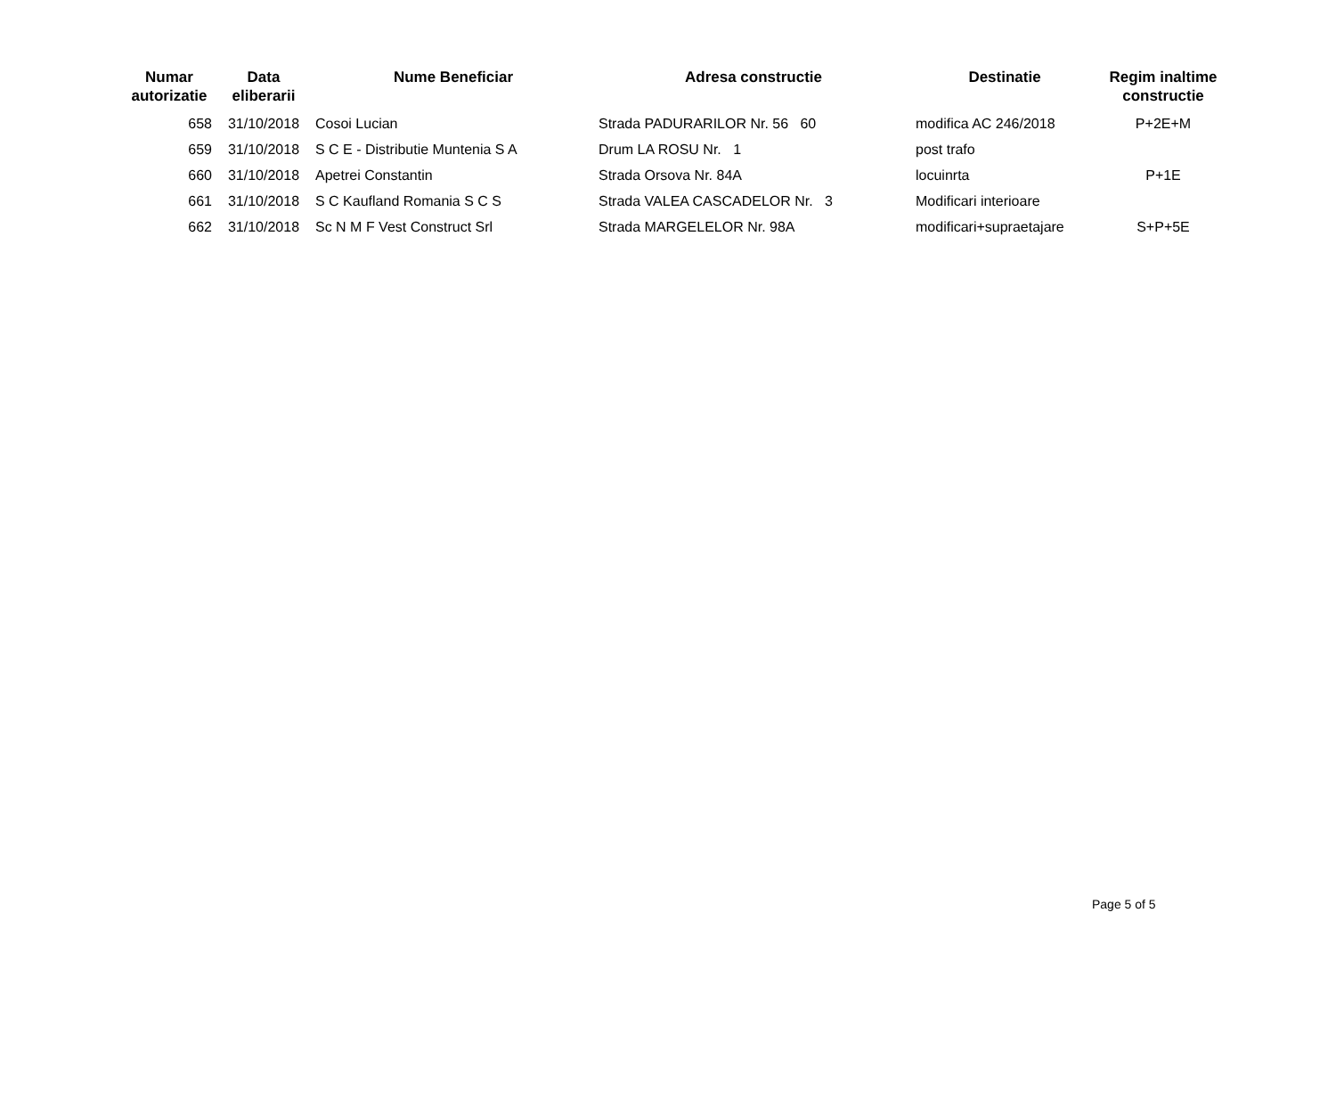| Numar autorizatie | Data eliberarii | Nume Beneficiar | Adresa constructie | Destinatie | Regim inaltime constructie |
| --- | --- | --- | --- | --- | --- |
| 658 | 31/10/2018 | Cosoi Lucian | Strada PADURARILOR Nr. 56 60 | modifica AC 246/2018 | P+2E+M |
| 659 | 31/10/2018 | S C E - Distributie Muntenia S A | Drum LA ROSU Nr. 1 | post trafo | |
| 660 | 31/10/2018 | Apetrei Constantin | Strada Orsova Nr. 84A | locuinrta | P+1E |
| 661 | 31/10/2018 | S C Kaufland Romania S C S | Strada VALEA CASCADELOR Nr. 3 | Modificari interioare | |
| 662 | 31/10/2018 | Sc N M F Vest Construct Srl | Strada MARGELELOR Nr. 98A | modificari+supraetajare | S+P+5E |
Page 5 of 5